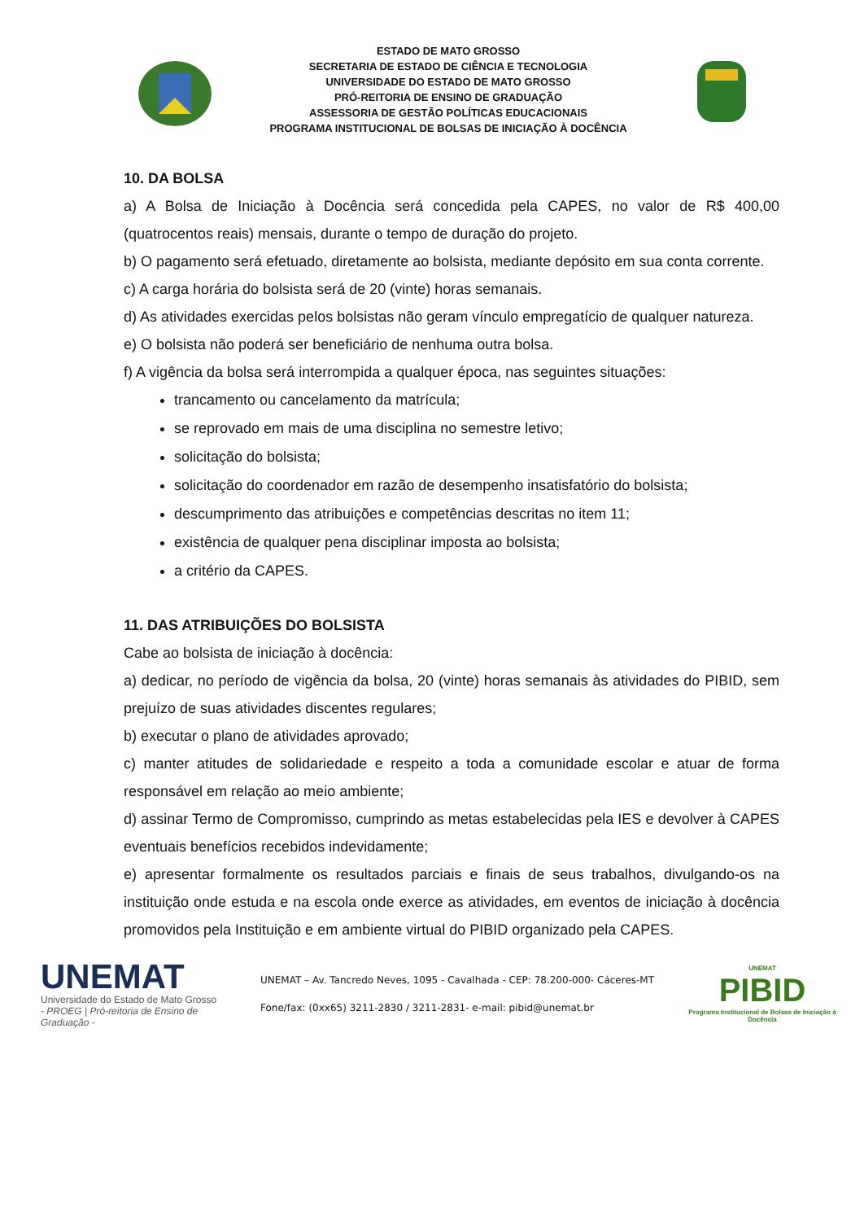ESTADO DE MATO GROSSO
SECRETARIA DE ESTADO DE CIÊNCIA E TECNOLOGIA
UNIVERSIDADE DO ESTADO DE MATO GROSSO
PRÓ-REITORIA DE ENSINO DE GRADUAÇÃO
ASSESSORIA DE GESTÃO POLÍTICAS EDUCACIONAIS
PROGRAMA INSTITUCIONAL DE BOLSAS DE INICIAÇÃO À DOCÊNCIA
10. DA BOLSA
a) A Bolsa de Iniciação à Docência será concedida pela CAPES, no valor de R$ 400,00 (quatrocentos reais) mensais, durante o tempo de duração do projeto.
b) O pagamento será efetuado, diretamente ao bolsista, mediante depósito em sua conta corrente.
c) A carga horária do bolsista será de 20 (vinte) horas semanais.
d) As atividades exercidas pelos bolsistas não geram vínculo empregatício de qualquer natureza.
e) O bolsista não poderá ser beneficiário de nenhuma outra bolsa.
f) A vigência da bolsa será interrompida a qualquer época, nas seguintes situações:
trancamento ou cancelamento da matrícula;
se reprovado em mais de uma disciplina no semestre letivo;
solicitação do bolsista;
solicitação do coordenador em razão de desempenho insatisfatório do bolsista;
descumprimento das atribuições e competências descritas no item 11;
existência de qualquer pena disciplinar imposta ao bolsista;
a critério da CAPES.
11. DAS ATRIBUIÇÕES DO BOLSISTA
Cabe ao bolsista de iniciação à docência:
a) dedicar, no período de vigência da bolsa, 20 (vinte) horas semanais às atividades do PIBID, sem prejuízo de suas atividades discentes regulares;
b) executar o plano de atividades aprovado;
c) manter atitudes de solidariedade e respeito a toda a comunidade escolar e atuar de forma responsável em relação ao meio ambiente;
d) assinar Termo de Compromisso, cumprindo as metas estabelecidas pela IES e devolver à CAPES eventuais benefícios recebidos indevidamente;
e) apresentar formalmente os resultados parciais e finais de seus trabalhos, divulgando-os na instituição onde estuda e na escola onde exerce as atividades, em eventos de iniciação à docência promovidos pela Instituição e em ambiente virtual do PIBID organizado pela CAPES.
UNEMAT
Universidade do Estado de Mato Grosso
- PROEG | Pró-reitoria de Ensino de Graduação -
UNEMAT – Av. Tancredo Neves, 1095 - Cavalhada - CEP: 78.200-000- Cáceres-MT
Fone/fax: (0xx65) 3211-2830 / 3211-2831- e-mail: pibid@unemat.br
UNEMAT
PIBID
Programa Institucional de Bolsas de Iniciação à Docência